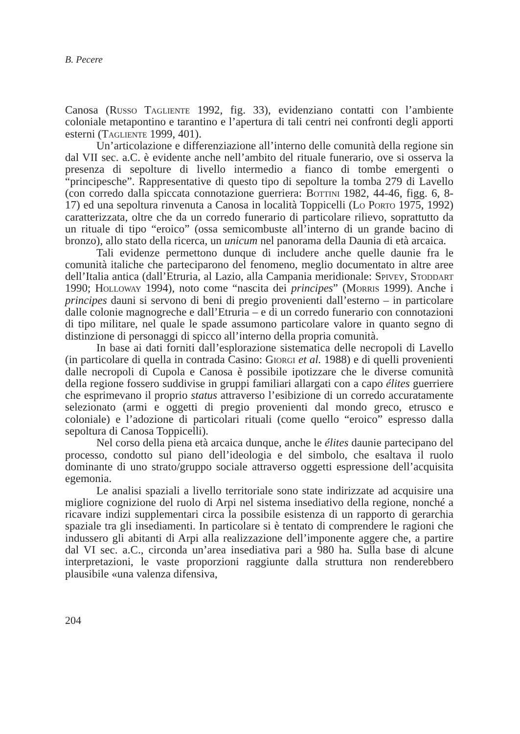B. Pecere
Canosa (Russo Tagliente 1992, fig. 33), evidenziano contatti con l’ambiente coloniale metapontino e tarantino e l’apertura di tali centri nei confronti degli apporti esterni (Tagliente 1999, 401).
Un’articolazione e differenziazione all’interno delle comunità della regione sin dal VII sec. a.C. è evidente anche nell’ambito del rituale funerario, ove si osserva la presenza di sepolture di livello intermedio a fianco di tombe emergenti o “principesche”. Rappresentative di questo tipo di sepolture la tomba 279 di Lavello (con corredo dalla spiccata connotazione guerriera: Bottini 1982, 44-46, figg. 6, 8-17) ed una sepoltura rinvenuta a Canosa in località Toppicelli (Lo Porto 1975, 1992) caratterizzata, oltre che da un corredo funerario di particolare rilievo, soprattutto da un rituale di tipo “eroico” (ossa semicombuste all’interno di un grande bacino di bronzo), allo stato della ricerca, un unicum nel panorama della Daunia di età arcaica.
Tali evidenze permettono dunque di includere anche quelle daunie fra le comunità italiche che parteciparono del fenomeno, meglio documentato in altre aree dell’Italia antica (dall’Etruria, al Lazio, alla Campania meridionale: Spivey, Stoddart 1990; Holloway 1994), noto come “nascita dei principes” (Morris 1999). Anche i principes dauni si servono di beni di pregio provenienti dall’esterno – in particolare dalle colonie magnogreche e dall’Etruria – e di un corredo funerario con connotazioni di tipo militare, nel quale le spade assumono particolare valore in quanto segno di distinzione di personaggi di spicco all’interno della propria comunità.
In base ai dati forniti dall’esplorazione sistematica delle necropoli di Lavello (in particolare di quella in contrada Casino: Giorgi et al. 1988) e di quelli provenienti dalle necropoli di Cupola e Canosa è possibile ipotizzare che le diverse comunità della regione fossero suddivise in gruppi familiari allargati con a capo élites guerriere che esprimevano il proprio status attraverso l’esibizione di un corredo accuratamente selezionato (armi e oggetti di pregio provenienti dal mondo greco, etrusco e coloniale) e l’adozione di particolari rituali (come quello “eroico” espresso dalla sepoltura di Canosa Toppicelli).
Nel corso della piena età arcaica dunque, anche le élites daunie partecipano del processo, condotto sul piano dell’ideologia e del simbolo, che esaltava il ruolo dominante di uno strato/gruppo sociale attraverso oggetti espressione dell’acquisita egemonia.
Le analisi spaziali a livello territoriale sono state indirizzate ad acquisire una migliore cognizione del ruolo di Arpi nel sistema insediativo della regione, nonché a ricavare indizi supplementari circa la possibile esistenza di un rapporto di gerarchia spaziale tra gli insediamenti. In particolare si è tentato di comprendere le ragioni che indussero gli abitanti di Arpi alla realizzazione dell’imponente aggere che, a partire dal VI sec. a.C., circonda un’area insediativa pari a 980 ha. Sulla base di alcune interpretazioni, le vaste proporzioni raggiunte dalla struttura non renderebbero plausibile «una valenza difensiva,
204